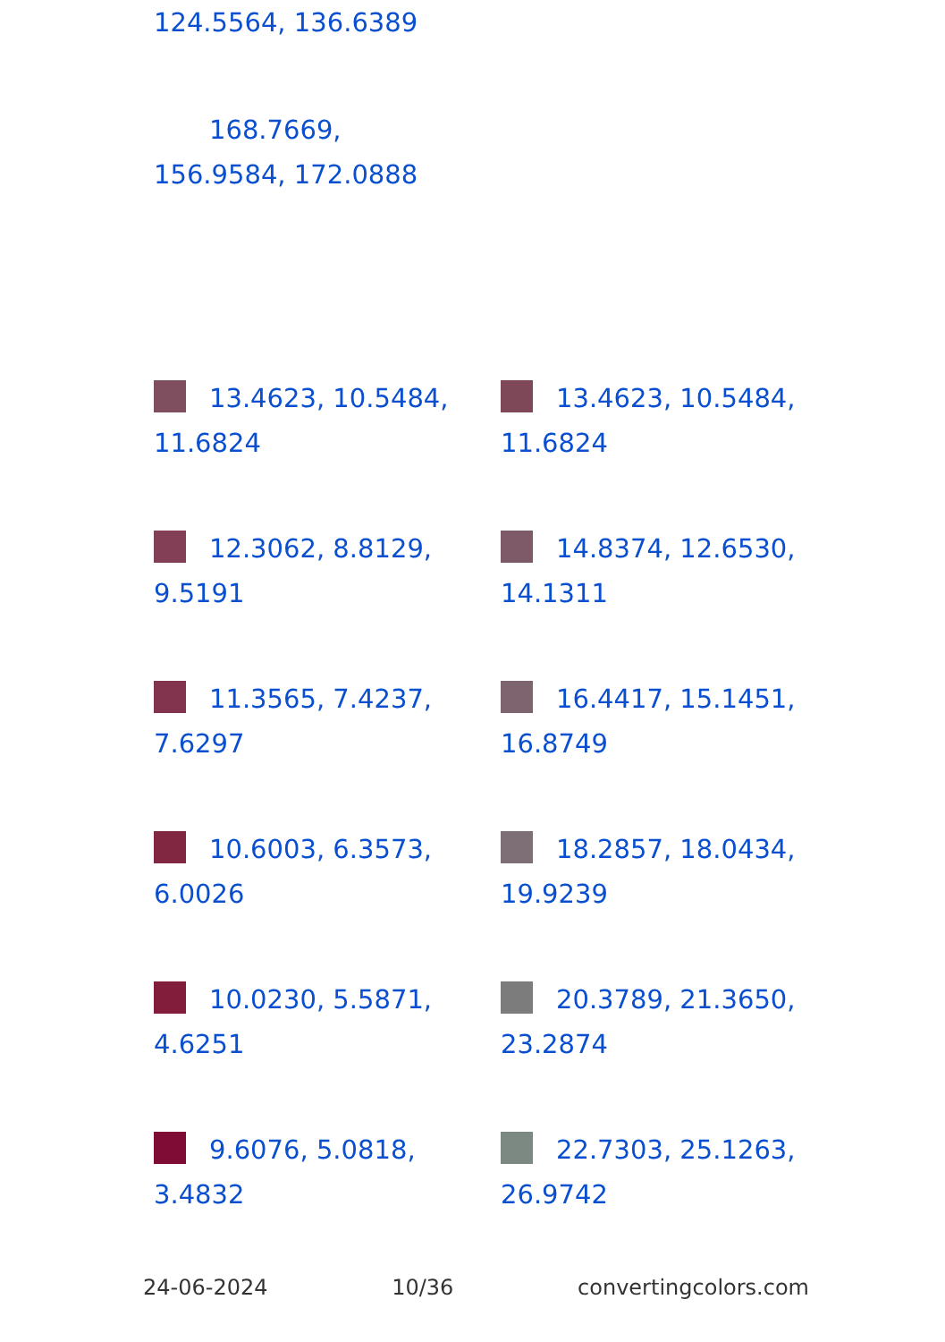124.5564, 136.6389
168.7669,
156.9584, 172.0888
13.4623, 10.5484, 11.6824
13.4623, 10.5484, 11.6824
12.3062, 8.8129, 9.5191
14.8374, 12.6530, 14.1311
11.3565, 7.4237, 7.6297
16.4417, 15.1451, 16.8749
10.6003, 6.3573, 6.0026
18.2857, 18.0434, 19.9239
10.0230, 5.5871, 4.6251
20.3789, 21.3650, 23.2874
9.6076, 5.0818, 3.4832
22.7303, 25.1263, 26.9742
24-06-2024 10/36 convertingcolors.com